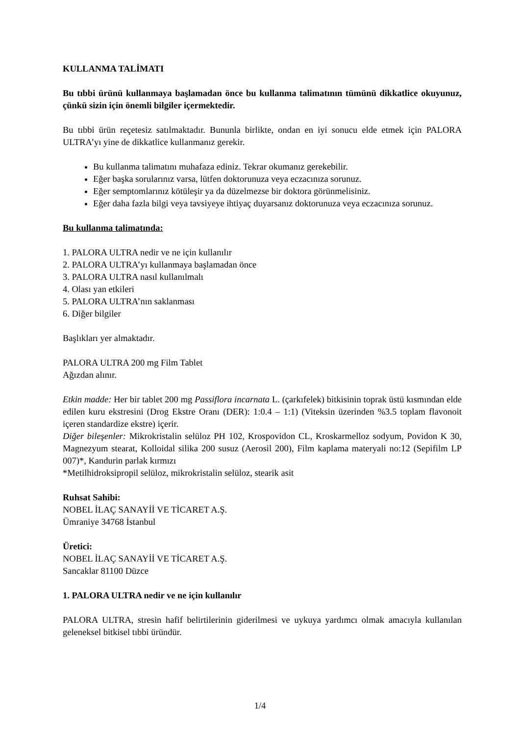KULLANMA TALİMATI
Bu tıbbi ürünü kullanmaya başlamadan önce bu kullanma talimatının tümünü dikkatlice okuyunuz, çünkü sizin için önemli bilgiler içermektedir.
Bu tıbbi ürün reçetesiz satılmaktadır. Bununla birlikte, ondan en iyi sonucu elde etmek için PALORA ULTRA’yı yine de dikkatlice kullanmanız gerekir.
Bu kullanma talimatını muhafaza ediniz. Tekrar okumanız gerekebilir.
Eğer başka sorularınız varsa, lütfen doktorunuza veya eczacınıza sorunuz.
Eğer semptomlarınız kötüleşir ya da düzelmezse bir doktora görünmelisiniz.
Eğer daha fazla bilgi veya tavsiyeye ihtiyaç duyarsanız doktorunuza veya eczacınıza sorunuz.
Bu kullanma talimatında:
1. PALORA ULTRA nedir ve ne için kullanılır
2. PALORA ULTRA’yı kullanmaya başlamadan önce
3. PALORA ULTRA nasıl kullanılmalı
4. Olası yan etkileri
5. PALORA ULTRA’nın saklanması
6. Diğer bilgiler
Başlıkları yer almaktadır.
PALORA ULTRA 200 mg Film Tablet
Ağızdan alınır.
Etkin madde: Her bir tablet 200 mg Passiflora incarnata L. (çarkıfelek) bitkisinin toprak üstü kısmından elde edilen kuru ekstresini (Drog Ekstre Oranı (DER): 1:0.4 – 1:1) (Viteksin üzerinden %3.5 toplam flavonoit içeren standardize ekstre) içerir.
Diğer bileşenler: Mikrokristalin selüloz PH 102, Krospovidon CL, Kroskarmelloz sodyum, Povidon K 30, Magnezyum stearat, Kolloidal silika 200 susuz (Aerosil 200), Film kaplama materyali no:12 (Sepifilm LP 007)*, Kandurin parlak kırmızı
*Metilhidroksipropil selüloz, mikrokristalin selüloz, stearik asit
Ruhsat Sahibi:
NOBEL İLAÇ SANAYİİ VE TİCARET A.Ş.
Ümraniye 34768 İstanbul
Üretici:
NOBEL İLAÇ SANAYİİ VE TİCARET A.Ş.
Sancaklar 81100 Düzce
1. PALORA ULTRA nedir ve ne için kullanılır
PALORA ULTRA, stresin hafif belirtilerinin giderilmesi ve uykuya yardımcı olmak amacıyla kullanılan geleneksel bitkisel tıbbi üründür.
1/4